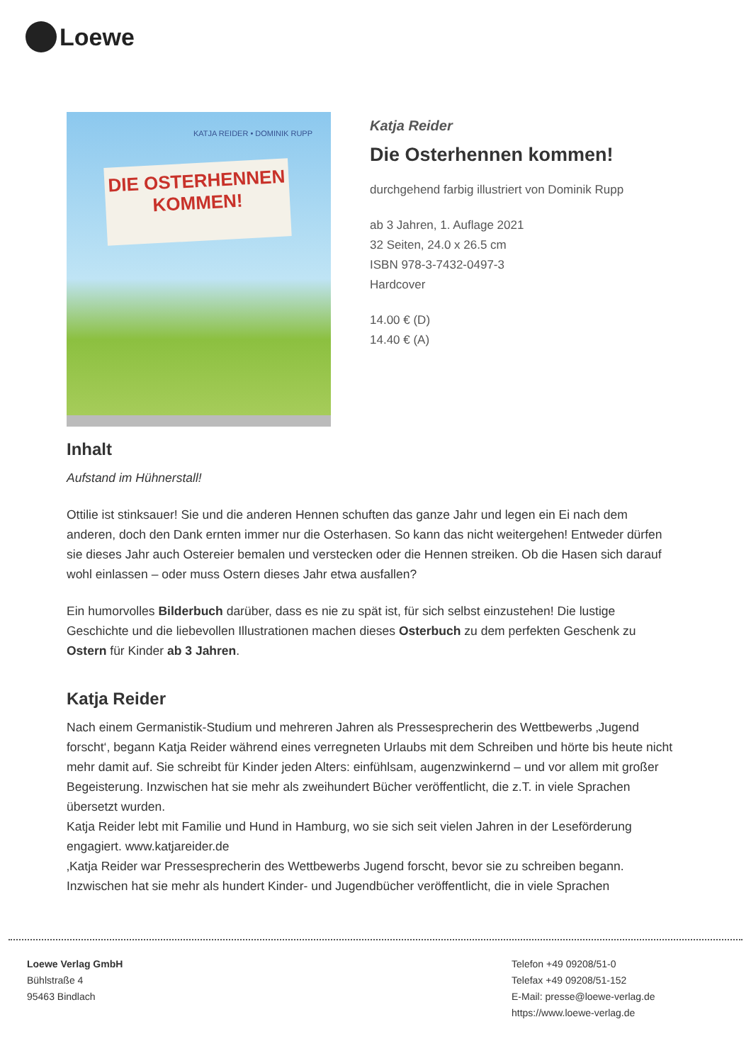Loewe
KATJA REIDER • DOMINIK RUPP
DIE OSTERHENNEN
KOMMEN!
Katja Reider
Die Osterhennen kommen!
durchgehend farbig illustriert von Dominik Rupp
ab 3 Jahren, 1. Auflage 2021
32 Seiten, 24.0 x 26.5 cm
ISBN 978-3-7432-0497-3
Hardcover
14.00 € (D)
14.40 € (A)
Inhalt
Aufstand im Hühnerstall!
Ottilie ist stinksauer! Sie und die anderen Hennen schuften das ganze Jahr und legen ein Ei nach dem anderen, doch den Dank ernten immer nur die Osterhasen. So kann das nicht weitergehen! Entweder dürfen sie dieses Jahr auch Ostereier bemalen und verstecken oder die Hennen streiken. Ob die Hasen sich darauf wohl einlassen – oder muss Ostern dieses Jahr etwa ausfallen?
Ein humorvolles Bilderbuch darüber, dass es nie zu spät ist, für sich selbst einzustehen! Die lustige Geschichte und die liebevollen Illustrationen machen dieses Osterbuch zu dem perfekten Geschenk zu Ostern für Kinder ab 3 Jahren.
Katja Reider
Nach einem Germanistik-Studium und mehreren Jahren als Pressesprecherin des Wettbewerbs ‚Jugend forscht‘, begann Katja Reider während eines verregneten Urlaubs mit dem Schreiben und hörte bis heute nicht mehr damit auf. Sie schreibt für Kinder jeden Alters: einfühlsam, augenzwinkernd – und vor allem mit großer Begeisterung. Inzwischen hat sie mehr als zweihundert Bücher veröffentlicht, die z.T. in viele Sprachen übersetzt wurden.
Katja Reider lebt mit Familie und Hund in Hamburg, wo sie sich seit vielen Jahren in der Leseförderung engagiert. www.katjareider.de
‚Katja Reider war Pressesprecherin des Wettbewerbs Jugend forscht, bevor sie zu schreiben begann. Inzwischen hat sie mehr als hundert Kinder- und Jugendbücher veröffentlicht, die in viele Sprachen
Loewe Verlag GmbH
Bühlstraße 4
95463 Bindlach
Telefon +49 09208/51-0
Telefax +49 09208/51-152
E-Mail: presse@loewe-verlag.de
https://www.loewe-verlag.de